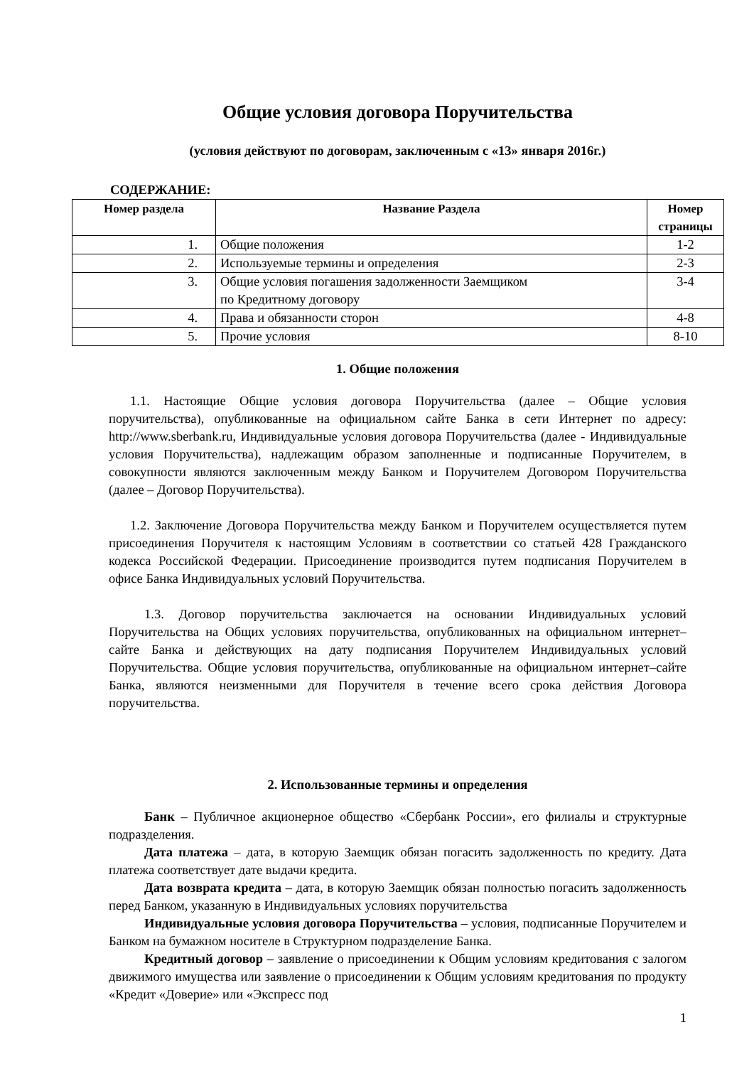Общие условия договора Поручительства
(условия действуют по договорам, заключенным с «13» января 2016г.)
СОДЕРЖАНИЕ:
| Номер раздела | Название Раздела | Номер страницы |
| --- | --- | --- |
| 1. | Общие положения | 1-2 |
| 2. | Используемые термины и определения | 2-3 |
| 3. | Общие условия погашения задолженности Заемщиком по Кредитному договору | 3-4 |
| 4. | Права и обязанности сторон | 4-8 |
| 5. | Прочие условия | 8-10 |
1. Общие положения
1.1. Настоящие Общие условия договора Поручительства (далее – Общие условия поручительства), опубликованные на официальном сайте Банка в сети Интернет по адресу: http://www.sberbank.ru, Индивидуальные условия договора Поручительства (далее - Индивидуальные условия Поручительства), надлежащим образом заполненные и подписанные Поручителем, в совокупности являются заключенным между Банком и Поручителем Договором Поручительства (далее – Договор Поручительства).
1.2. Заключение Договора Поручительства между Банком и Поручителем осуществляется путем присоединения Поручителя к настоящим Условиям в соответствии со статьей 428 Гражданского кодекса Российской Федерации. Присоединение производится путем подписания Поручителем в офисе Банка Индивидуальных условий Поручительства.
1.3. Договор поручительства заключается на основании Индивидуальных условий Поручительства на Общих условиях поручительства, опубликованных на официальном интернет–сайте Банка и действующих на дату подписания Поручителем Индивидуальных условий Поручительства. Общие условия поручительства, опубликованные на официальном интернет–сайте Банка, являются неизменными для Поручителя в течение всего срока действия Договора поручительства.
2. Использованные термины и определения
Банк – Публичное акционерное общество «Сбербанк России», его филиалы и структурные подразделения.
Дата платежа – дата, в которую Заемщик обязан погасить задолженность по кредиту. Дата платежа соответствует дате выдачи кредита.
Дата возврата кредита – дата, в которую Заемщик обязан полностью погасить задолженность перед Банком, указанную в Индивидуальных условиях поручительства
Индивидуальные условия договора Поручительства – условия, подписанные Поручителем и Банком на бумажном носителе в Структурном подразделение Банка.
Кредитный договор – заявление о присоединении к Общим условиям кредитования с залогом движимого имущества или заявление о присоединении к Общим условиям кредитования по продукту «Кредит «Доверие» или «Экспресс под
1